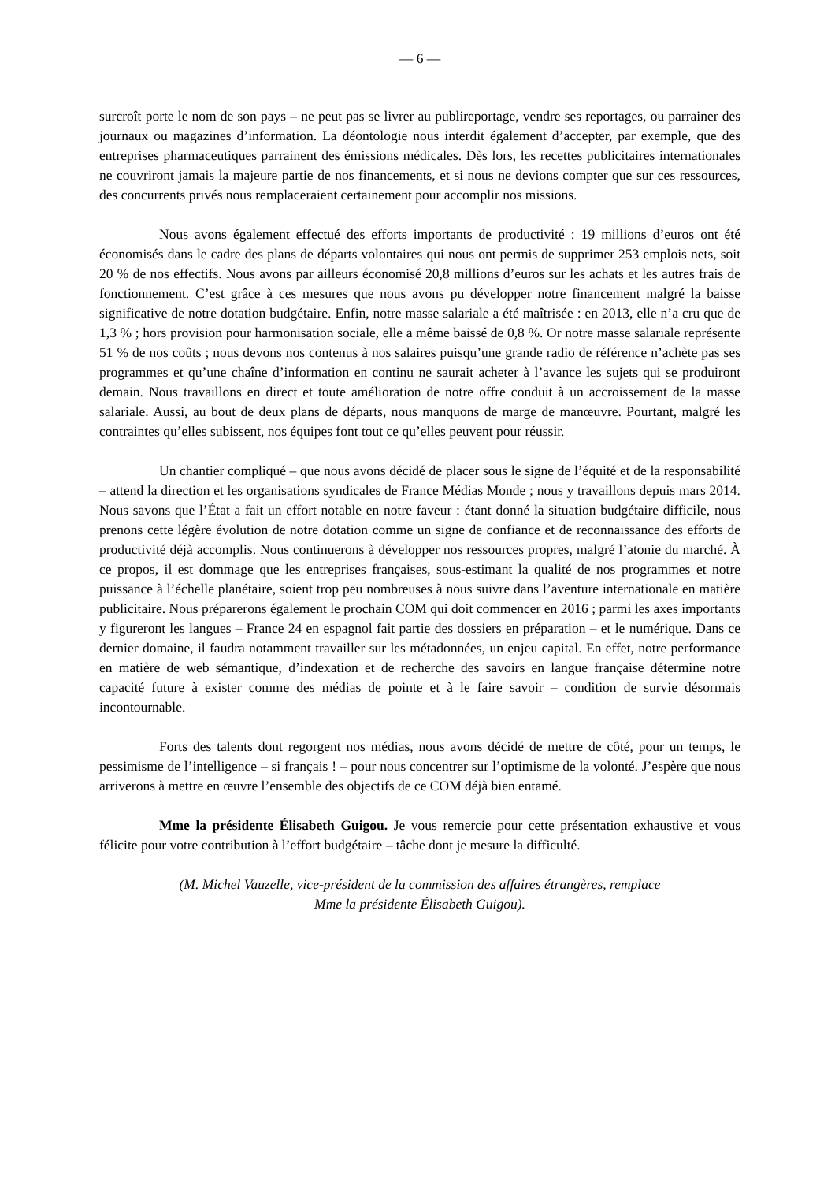— 6 —
surcroît porte le nom de son pays – ne peut pas se livrer au publireportage, vendre ses reportages, ou parrainer des journaux ou magazines d’information. La déontologie nous interdit également d’accepter, par exemple, que des entreprises pharmaceutiques parrainent des émissions médicales. Dès lors, les recettes publicitaires internationales ne couvriront jamais la majeure partie de nos financements, et si nous ne devions compter que sur ces ressources, des concurrents privés nous remplaceraient certainement pour accomplir nos missions.
Nous avons également effectué des efforts importants de productivité : 19 millions d’euros ont été économisés dans le cadre des plans de départs volontaires qui nous ont permis de supprimer 253 emplois nets, soit 20 % de nos effectifs. Nous avons par ailleurs économisé 20,8 millions d’euros sur les achats et les autres frais de fonctionnement. C’est grâce à ces mesures que nous avons pu développer notre financement malgré la baisse significative de notre dotation budgétaire. Enfin, notre masse salariale a été maîtrisée : en 2013, elle n’a cru que de 1,3 % ; hors provision pour harmonisation sociale, elle a même baissé de 0,8 %. Or notre masse salariale représente 51 % de nos coûts ; nous devons nos contenus à nos salaires puisqu’une grande radio de référence n’achète pas ses programmes et qu’une chaîne d’information en continu ne saurait acheter à l’avance les sujets qui se produiront demain. Nous travaillons en direct et toute amélioration de notre offre conduit à un accroissement de la masse salariale. Aussi, au bout de deux plans de départs, nous manquons de marge de manœuvre. Pourtant, malgré les contraintes qu’elles subissent, nos équipes font tout ce qu’elles peuvent pour réussir.
Un chantier compliqué – que nous avons décidé de placer sous le signe de l’équité et de la responsabilité – attend la direction et les organisations syndicales de France Médias Monde ; nous y travaillons depuis mars 2014. Nous savons que l’État a fait un effort notable en notre faveur : étant donné la situation budgétaire difficile, nous prenons cette légère évolution de notre dotation comme un signe de confiance et de reconnaissance des efforts de productivité déjà accomplis. Nous continuerons à développer nos ressources propres, malgré l’atonie du marché. À ce propos, il est dommage que les entreprises françaises, sous-estimant la qualité de nos programmes et notre puissance à l’échelle planétaire, soient trop peu nombreuses à nous suivre dans l’aventure internationale en matière publicitaire. Nous préparerons également le prochain COM qui doit commencer en 2016 ; parmi les axes importants y figureront les langues – France 24 en espagnol fait partie des dossiers en préparation – et le numérique. Dans ce dernier domaine, il faudra notamment travailler sur les métadonnées, un enjeu capital. En effet, notre performance en matière de web sémantique, d’indexation et de recherche des savoirs en langue française détermine notre capacité future à exister comme des médias de pointe et à le faire savoir – condition de survie désormais incontournable.
Forts des talents dont regorgent nos médias, nous avons décidé de mettre de côté, pour un temps, le pessimisme de l’intelligence – si français ! – pour nous concentrer sur l’optimisme de la volonté. J’espère que nous arriverons à mettre en œuvre l’ensemble des objectifs de ce COM déjà bien entamé.
Mme la présidente Élisabeth Guigou. Je vous remercie pour cette présentation exhaustive et vous félicite pour votre contribution à l’effort budgétaire – tâche dont je mesure la difficulté.
(M. Michel Vauzelle, vice-président de la commission des affaires étrangères, remplace
Mme la présidente Élisabeth Guigou).